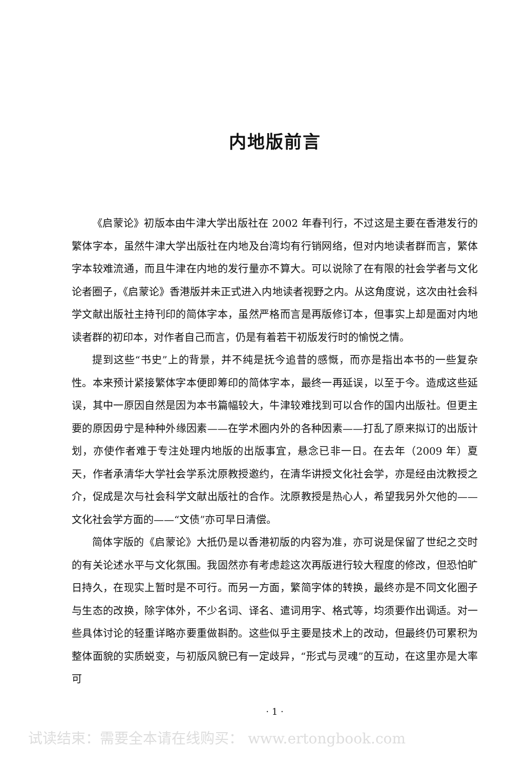内地版前言
《启蒙论》初版本由牛津大学出版社在 2002 年春刊行，不过这是主要在香港发行的繁体字本，虽然牛津大学出版社在内地及台湾均有行销网络，但对内地读者群而言，繁体字本较难流通，而且牛津在内地的发行量亦不算大。可以说除了在有限的社会学者与文化论者圈子，《启蒙论》香港版并未正式进入内地读者视野之内。从这角度说，这次由社会科学文献出版社主持刊印的简体字本，虽然严格而言是再版修订本，但事实上却是面对内地读者群的初印本，对作者自己而言，仍是有着若干初版发行时的愉悦之情。
提到这些“书史”上的背景，并不纯是抚今追昔的感慨，而亦是指出本书的一些复杂性。本来预计紧接繁体字本便即筹印的简体字本，最终一再延误，以至于今。造成这些延误，其中一原因自然是因为本书篇幅较大，牛津较难找到可以合作的国内出版社。但更主要的原因毋宁是种种外缘因素——在学术圈内外的各种因素——打乱了原来拟订的出版计划，亦使作者难于专注处理内地版的出版事宜，悬念已非一日。在去年（2009 年）夏天，作者承清华大学社会学系沈原教授邀约，在清华讲授文化社会学，亦是经由沈教授之介，促成是次与社会科学文献出版社的合作。沈原教授是热心人，希望我另外欠他的——文化社会学方面的——“文债”亦可早日清偿。
简体字版的《启蒙论》大抵仍是以香港初版的内容为准，亦可说是保留了世纪之交时的有关论述水平与文化氛围。我固然亦有考虑趁这次再版进行较大程度的修改，但恐怕旷日持久，在现实上暂时是不可行。而另一方面，繁简字体的转换，最终亦是不同文化圈子与生态的改换，除字体外，不少名词、译名、遣词用字、格式等，均须要作出调适。对一些具体讨论的轻重详略亦要重做斟酌。这些似乎主要是技术上的改动，但最终仍可累积为整体面貌的实质蜕变，与初版风貌已有一定歧异，“形式与灵魂”的互动，在这里亦是大率可
· 1 ·
试读结束：需要全本请在线购买： www.ertongbook.com